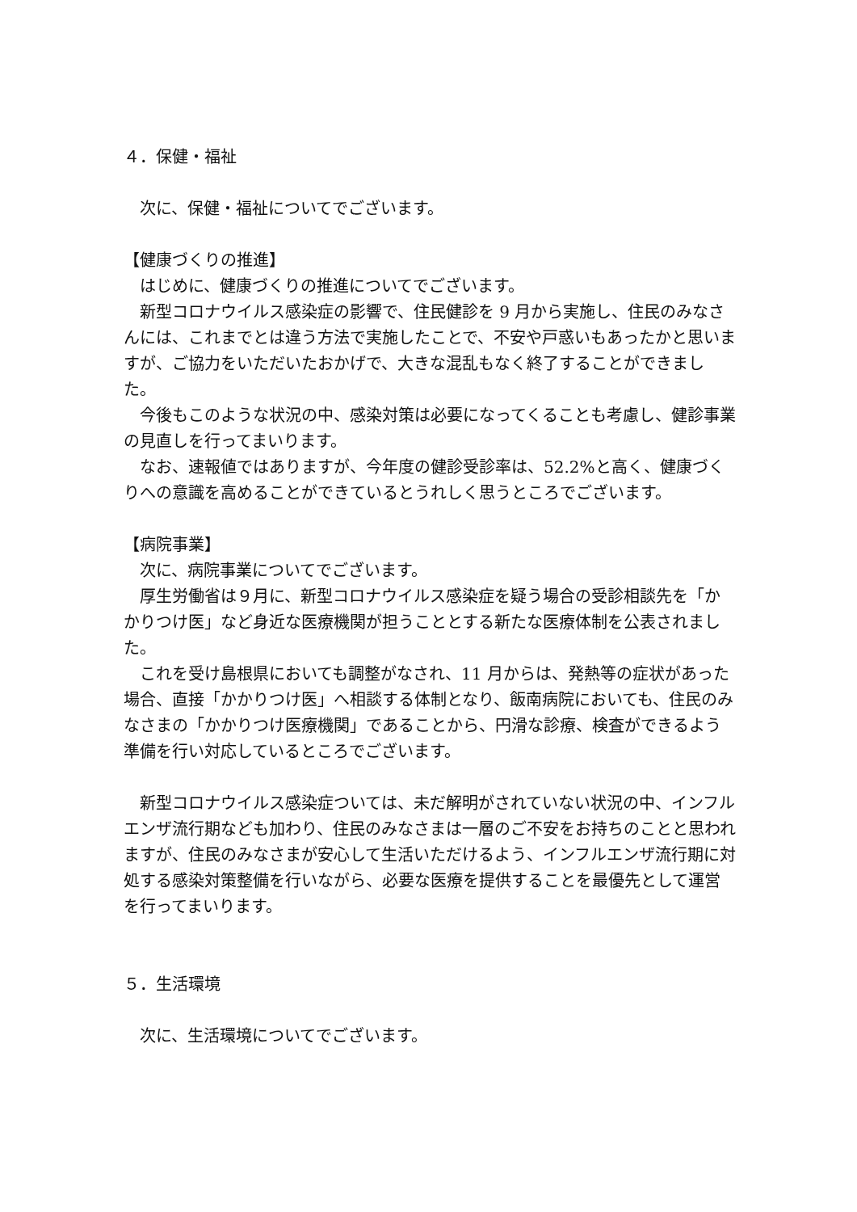４．保健・福祉
次に、保健・福祉についてでございます。
【健康づくりの推進】
はじめに、健康づくりの推進についてでございます。
新型コロナウイルス感染症の影響で、住民健診を 9 月から実施し、住民のみなさんには、これまでとは違う方法で実施したことで、不安や戸惑いもあったかと思いますが、ご協力をいただいたおかげで、大きな混乱もなく終了することができました。
今後もこのような状況の中、感染対策は必要になってくることも考慮し、健診事業の見直しを行ってまいります。
なお、速報値ではありますが、今年度の健診受診率は、52.2%と高く、健康づくりへの意識を高めることができているとうれしく思うところでございます。
【病院事業】
次に、病院事業についてでございます。
厚生労働省は９月に、新型コロナウイルス感染症を疑う場合の受診相談先を「かかりつけ医」など身近な医療機関が担うこととする新たな医療体制を公表されました。
これを受け島根県においても調整がなされ、11 月からは、発熱等の症状があった場合、直接「かかりつけ医」へ相談する体制となり、飯南病院においても、住民のみなさまの「かかりつけ医療機関」であることから、円滑な診療、検査ができるよう準備を行い対応しているところでございます。
新型コロナウイルス感染症ついては、未だ解明がされていない状況の中、インフルエンザ流行期なども加わり、住民のみなさまは一層のご不安をお持ちのことと思われますが、住民のみなさまが安心して生活いただけるよう、インフルエンザ流行期に対処する感染対策整備を行いながら、必要な医療を提供することを最優先として運営を行ってまいります。
５．生活環境
次に、生活環境についてでございます。